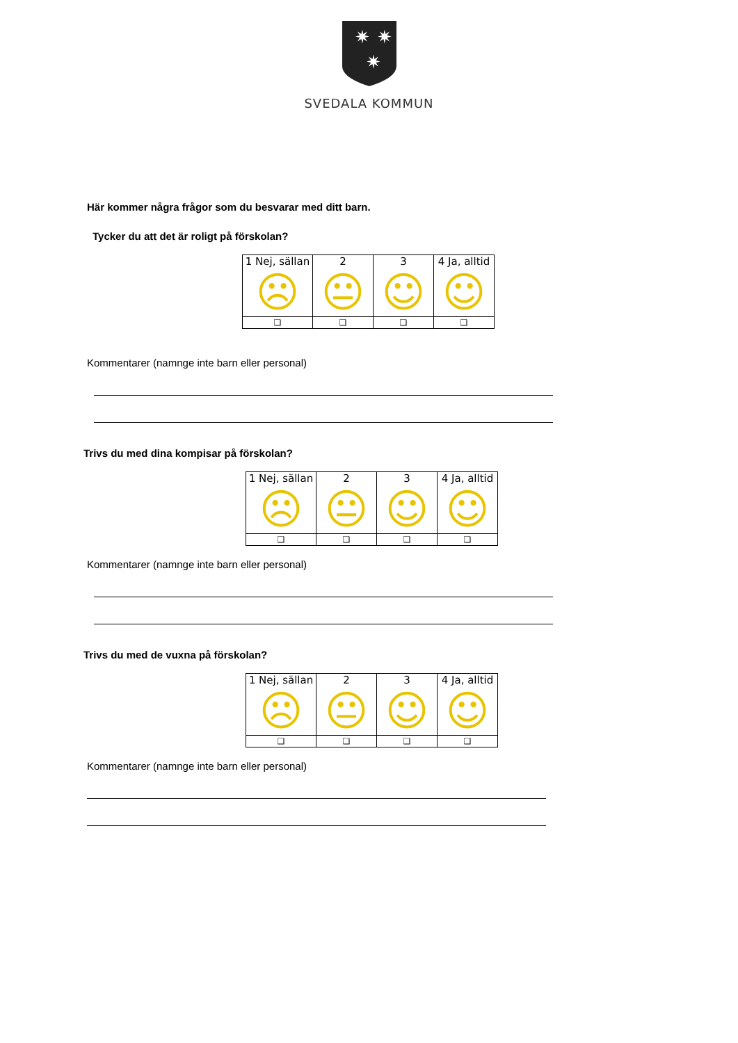✷
✷
✷
SVEDALA KOMMUN
Här kommer några frågor som du besvarar med ditt barn.
Tycker du att det är roligt på förskolan?
| 1 Nej, sällan ☹ | 2 😐 | 3 ☺ | 4 Ja, alltid ☺ |
| ❑ | ❑ | ❑ | ❑ |
Kommentarer (namnge inte barn eller personal)
Trivs du med dina kompisar på förskolan?
| 1 Nej, sällan ☹ | 2 😐 | 3 ☺ | 4 Ja, alltid ☺ |
| ❑ | ❑ | ❑ | ❑ |
Kommentarer (namnge inte barn eller personal)
Trivs du med de vuxna på förskolan?
| 1 Nej, sällan ☹ | 2 😐 | 3 ☺ | 4 Ja, alltid ☺ |
| ❑ | ❑ | ❑ | ❑ |
Kommentarer (namnge inte barn eller personal)